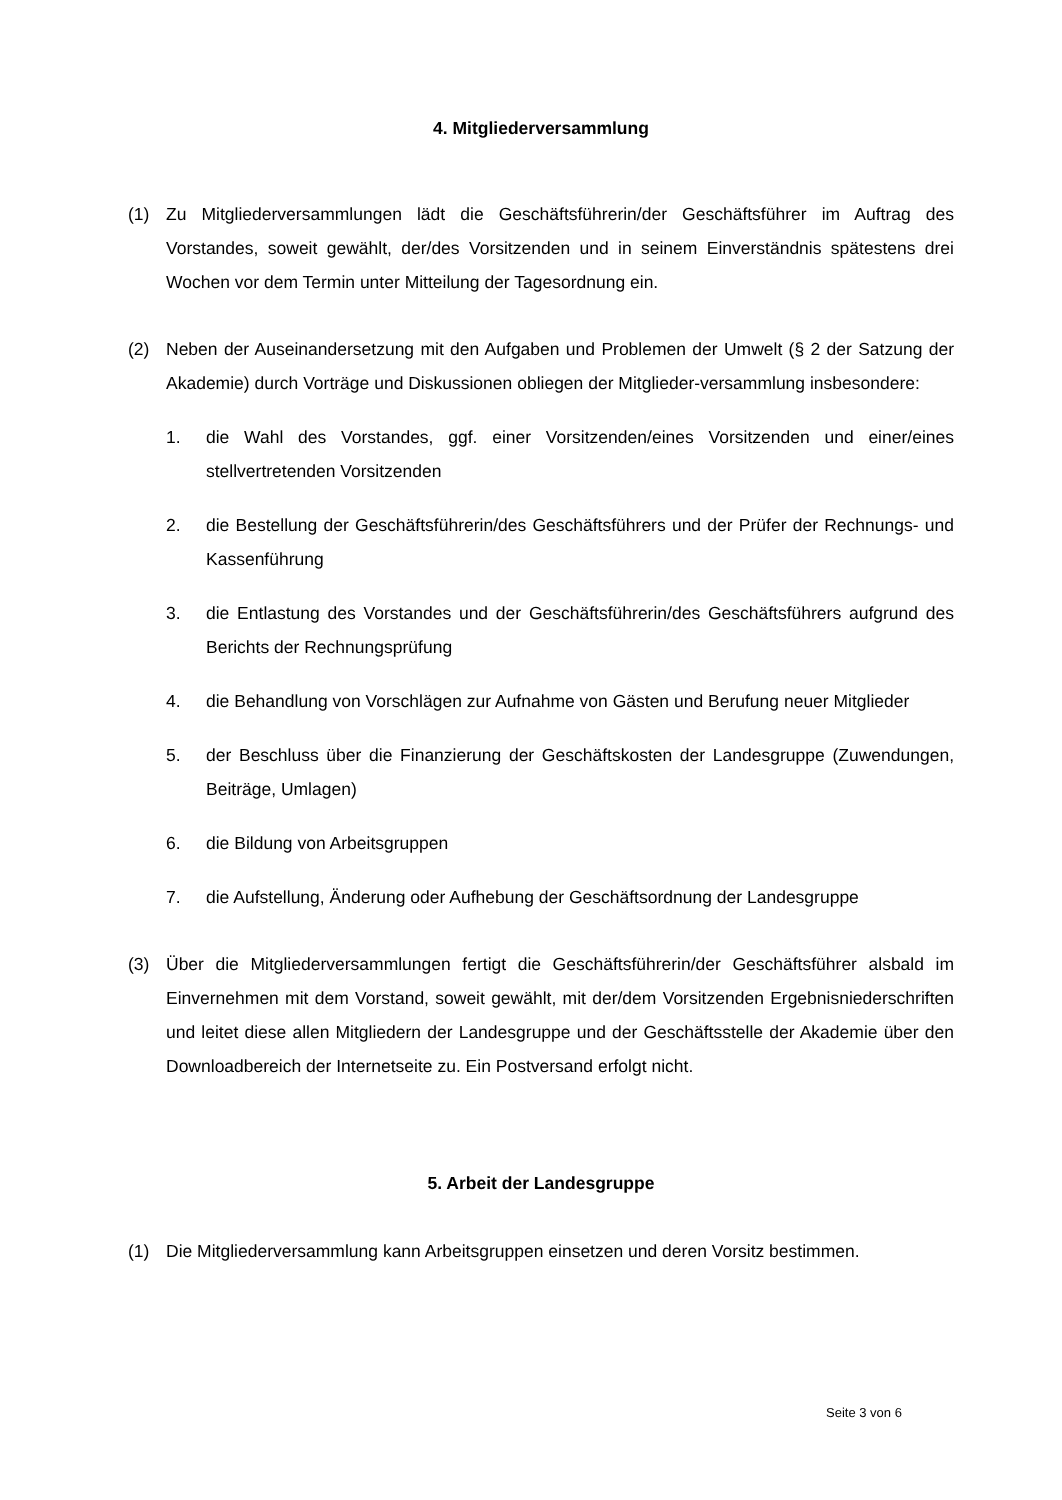4. Mitgliederversammlung
(1) Zu Mitgliederversammlungen lädt die Geschäftsführerin/der Geschäftsführer im Auftrag des Vorstandes, soweit gewählt, der/des Vorsitzenden und in seinem Einverständnis spätestens drei Wochen vor dem Termin unter Mitteilung der Tagesordnung ein.
(2) Neben der Auseinandersetzung mit den Aufgaben und Problemen der Umwelt (§ 2 der Satzung der Akademie) durch Vorträge und Diskussionen obliegen der Mitglieder-versammlung insbesondere:
1. die Wahl des Vorstandes, ggf. einer Vorsitzenden/eines Vorsitzenden und einer/eines stellvertretenden Vorsitzenden
2. die Bestellung der Geschäftsführerin/des Geschäftsführers und der Prüfer der Rechnungs- und Kassenführung
3. die Entlastung des Vorstandes und der Geschäftsführerin/des Geschäftsführers aufgrund des Berichts der Rechnungsprüfung
4. die Behandlung von Vorschlägen zur Aufnahme von Gästen und Berufung neuer Mitglieder
5. der Beschluss über die Finanzierung der Geschäftskosten der Landesgruppe (Zuwendungen, Beiträge, Umlagen)
6. die Bildung von Arbeitsgruppen
7. die Aufstellung, Änderung oder Aufhebung der Geschäftsordnung der Landesgruppe
(3) Über die Mitgliederversammlungen fertigt die Geschäftsführerin/der Geschäftsführer alsbald im Einvernehmen mit dem Vorstand, soweit gewählt, mit der/dem Vorsitzenden Ergebnisniederschriften und leitet diese allen Mitgliedern der Landesgruppe und der Geschäftsstelle der Akademie über den Downloadbereich der Internetseite zu. Ein Postversand erfolgt nicht.
5. Arbeit der Landesgruppe
(1) Die Mitgliederversammlung kann Arbeitsgruppen einsetzen und deren Vorsitz bestimmen.
Seite 3 von 6